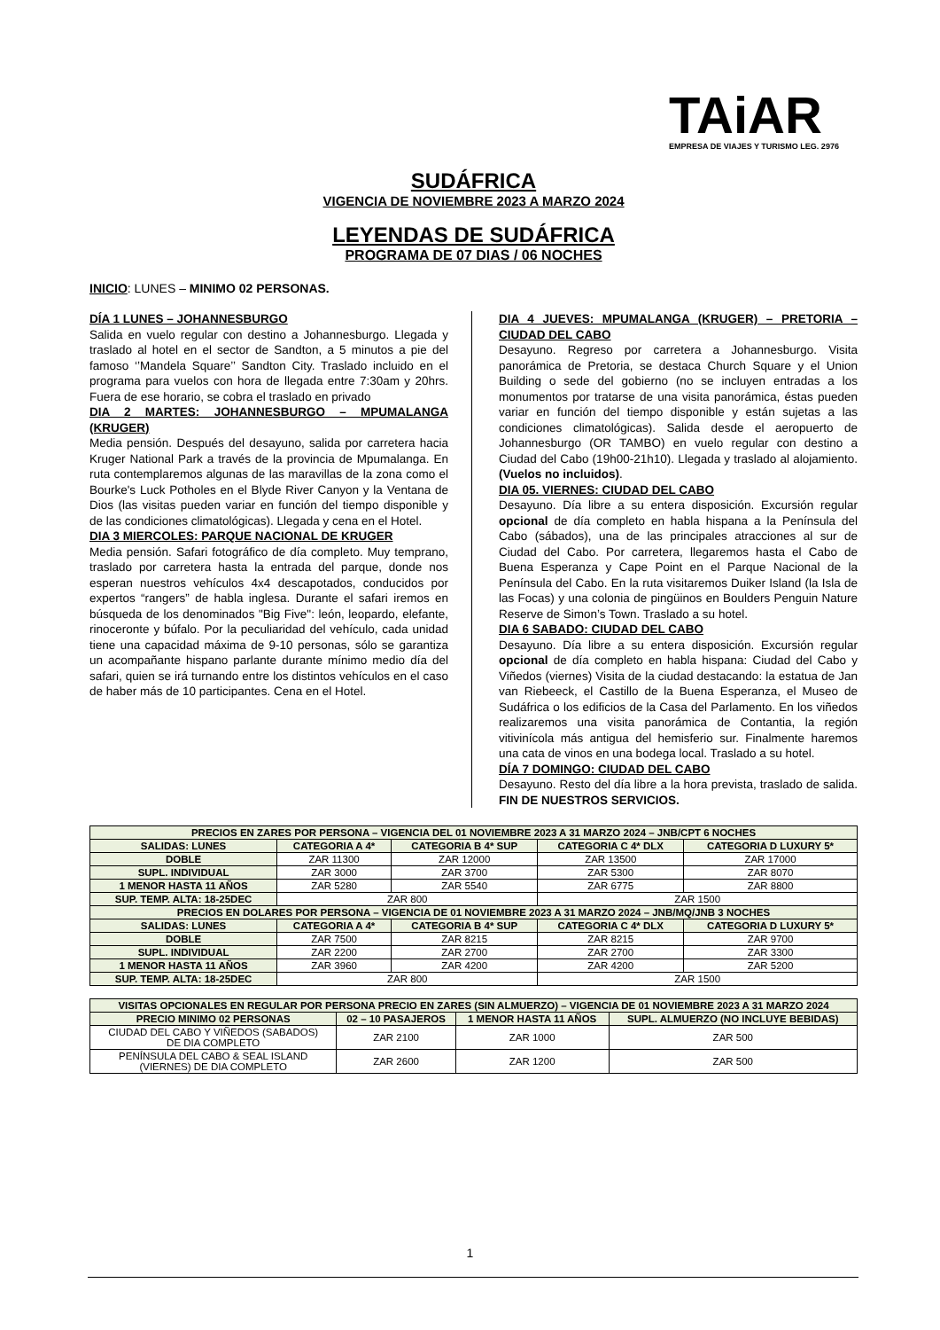TAiAR
EMPRESA DE VIAJES Y TURISMO LEG. 2976
SUDÁFRICA
VIGENCIA DE NOVIEMBRE 2023 A MARZO 2024
LEYENDAS DE SUDÁFRICA
PROGRAMA DE 07 DIAS / 06 NOCHES
INICIO: LUNES – MINIMO 02 PERSONAS.
DÍA 1 LUNES – JOHANNESBURGO
Salida en vuelo regular con destino a Johannesburgo. Llegada y traslado al hotel en el sector de Sandton, a 5 minutos a pie del famoso ‘’Mandela Square’’ Sandton City. Traslado incluido en el programa para vuelos con hora de llegada entre 7:30am y 20hrs. Fuera de ese horario, se cobra el traslado en privado
DIA 2 MARTES: JOHANNESBURGO – MPUMALANGA (KRUGER)
Media pensión. Después del desayuno, salida por carretera hacia Kruger National Park a través de la provincia de Mpumalanga. En ruta contemplaremos algunas de las maravillas de la zona como el Bourke's Luck Potholes en el Blyde River Canyon y la Ventana de Dios (las visitas pueden variar en función del tiempo disponible y de las condiciones climatológicas). Llegada y cena en el Hotel.
DIA 3 MIERCOLES: PARQUE NACIONAL DE KRUGER
Media pensión. Safari fotográfico de día completo. Muy temprano, traslado por carretera hasta la entrada del parque, donde nos esperan nuestros vehículos 4x4 descapotados, conducidos por expertos “rangers” de habla inglesa. Durante el safari iremos en búsqueda de los denominados "Big Five": león, leopardo, elefante, rinoceronte y búfalo. Por la peculiaridad del vehículo, cada unidad tiene una capacidad máxima de 9-10 personas, sólo se garantiza un acompañante hispano parlante durante mínimo medio día del safari, quien se irá turnando entre los distintos vehículos en el caso de haber más de 10 participantes. Cena en el Hotel.
DIA 4 JUEVES: MPUMALANGA (KRUGER) – PRETORIA – CIUDAD DEL CABO
Desayuno. Regreso por carretera a Johannesburgo. Visita panorámica de Pretoria, se destaca Church Square y el Union Building o sede del gobierno (no se incluyen entradas a los monumentos por tratarse de una visita panorámica, éstas pueden variar en función del tiempo disponible y están sujetas a las condiciones climatológicas). Salida desde el aeropuerto de Johannesburgo (OR TAMBO) en vuelo regular con destino a Ciudad del Cabo (19h00-21h10). Llegada y traslado al alojamiento. (Vuelos no incluidos).
DIA 05. VIERNES: CIUDAD DEL CABO
Desayuno. Día libre a su entera disposición. Excursión regular opcional de día completo en habla hispana a la Península del Cabo (sábados), una de las principales atracciones al sur de Ciudad del Cabo. Por carretera, llegaremos hasta el Cabo de Buena Esperanza y Cape Point en el Parque Nacional de la Península del Cabo. En la ruta visitaremos Duiker Island (la Isla de las Focas) y una colonia de pingüinos en Boulders Penguin Nature Reserve de Simon’s Town. Traslado a su hotel.
DIA 6 SABADO: CIUDAD DEL CABO
Desayuno. Día libre a su entera disposición. Excursión regular opcional de día completo en habla hispana: Ciudad del Cabo y Viñedos (viernes) Visita de la ciudad destacando: la estatua de Jan van Riebeeck, el Castillo de la Buena Esperanza, el Museo de Sudáfrica o los edificios de la Casa del Parlamento. En los viñedos realizaremos una visita panorámica de Contantia, la región vitivinícola más antigua del hemisferio sur. Finalmente haremos una cata de vinos en una bodega local. Traslado a su hotel.
DÍA 7 DOMINGO: CIUDAD DEL CABO
Desayuno. Resto del día libre a la hora prevista, traslado de salida. FIN DE NUESTROS SERVICIOS.
| PRECIOS EN ZARES POR PERSONA – VIGENCIA DEL 01 NOVIEMBRE 2023 A 31 MARZO 2024 – JNB/CPT 6 NOCHES | | | | |
| --- | --- | --- | --- | --- |
| SALIDAS: LUNES | CATEGORIA A 4* | CATEGORIA B 4* SUP | CATEGORIA C 4* DLX | CATEGORIA D LUXURY 5* |
| DOBLE | ZAR 11300 | ZAR 12000 | ZAR 13500 | ZAR 17000 |
| SUPL. INDIVIDUAL | ZAR 3000 | ZAR 3700 | ZAR 5300 | ZAR 8070 |
| 1 MENOR HASTA 11 AÑOS | ZAR 5280 | ZAR 5540 | ZAR 6775 | ZAR 8800 |
| SUP. TEMP. ALTA: 18-25DEC | ZAR 800 | | ZAR 1500 | |
| PRECIOS EN DOLARES POR PERSONA – VIGENCIA DE 01 NOVIEMBRE 2023 A 31 MARZO 2024 – JNB/MQ/JNB 3 NOCHES | | | | |
| SALIDAS: LUNES | CATEGORIA A 4* | CATEGORIA B 4* SUP | CATEGORIA C 4* DLX | CATEGORIA D LUXURY 5* |
| DOBLE | ZAR 7500 | ZAR 8215 | ZAR 8215 | ZAR 9700 |
| SUPL. INDIVIDUAL | ZAR 2200 | ZAR 2700 | ZAR 2700 | ZAR 3300 |
| 1 MENOR HASTA 11 AÑOS | ZAR 3960 | ZAR 4200 | ZAR 4200 | ZAR 5200 |
| SUP. TEMP. ALTA: 18-25DEC | ZAR 800 | | ZAR 1500 | |
| VISITAS OPCIONALES EN REGULAR POR PERSONA PRECIO EN ZARES (SIN ALMUERZO) – VIGENCIA DE 01 NOVIEMBRE 2023 A 31 MARZO 2024 | | | |
| --- | --- | --- | --- |
| PRECIO MINIMO 02 PERSONAS | 02 – 10 PASAJEROS | 1 MENOR HASTA 11 AÑOS | SUPL. ALMUERZO (NO INCLUYE BEBIDAS) |
| CIUDAD DEL CABO Y VIÑEDOS (SABADOS) DE DIA COMPLETO | ZAR 2100 | ZAR 1000 | ZAR 500 |
| PENÍNSULA DEL CABO & SEAL ISLAND (VIERNES) DE DIA COMPLETO | ZAR 2600 | ZAR 1200 | ZAR 500 |
1